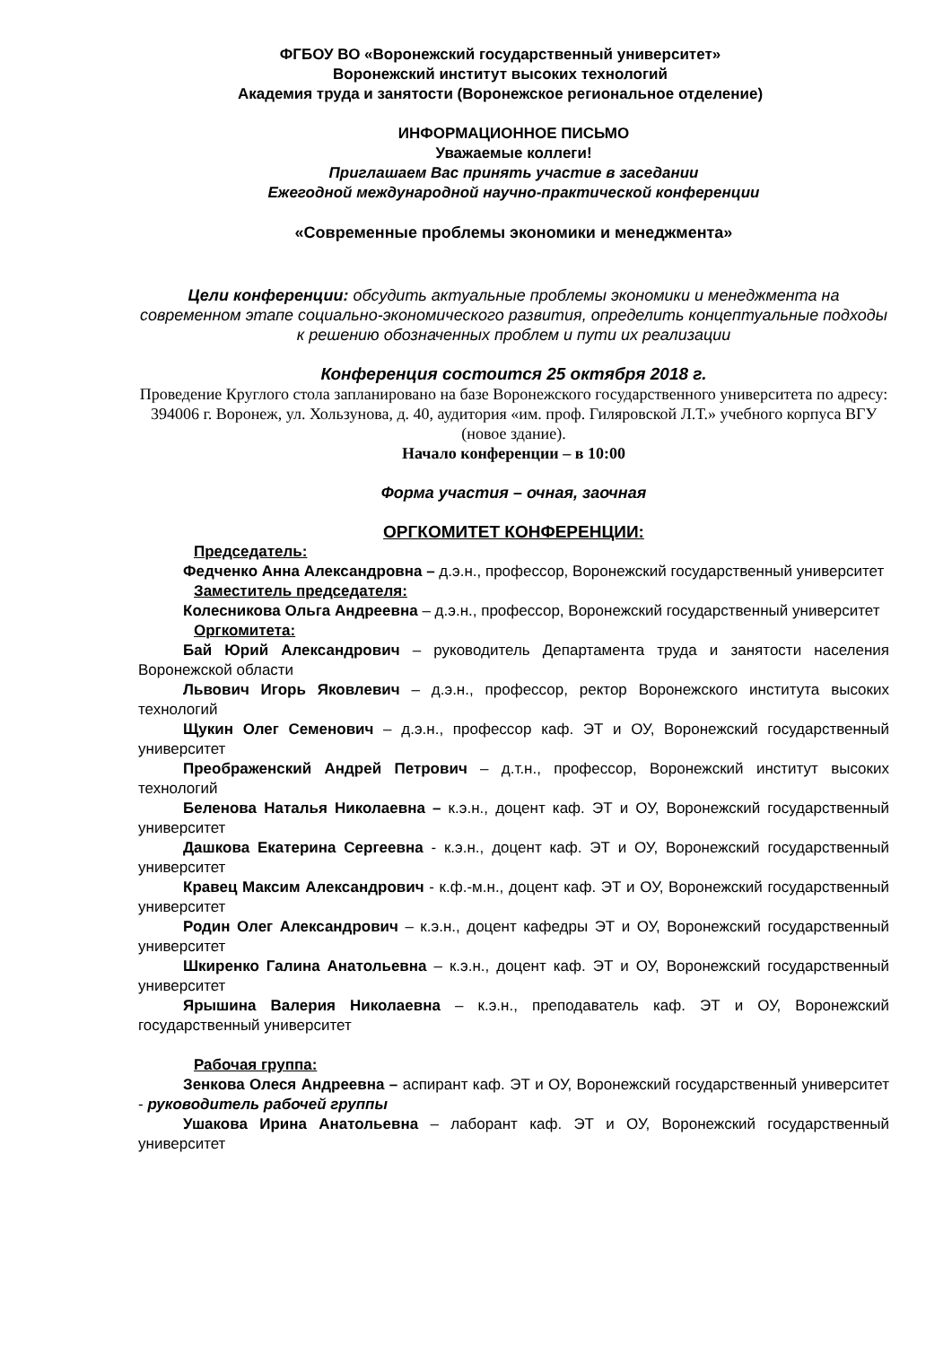ФГБОУ ВО «Воронежский государственный университет»
Воронежский институт высоких технологий
Академия труда и занятости (Воронежское региональное отделение)
ИНФОРМАЦИОННОЕ ПИСЬМО
Уважаемые коллеги!
Приглашаем Вас принять участие в заседании
Ежегодной международной научно-практической конференции
«Современные проблемы экономики и менеджмента»
Цели конференции: обсудить актуальные проблемы экономики и менеджмента на современном этапе социально-экономического развития, определить концептуальные подходы к решению обозначенных проблем и пути их реализации
Конференция состоится 25 октября 2018 г.
Проведение Круглого стола запланировано на базе Воронежского государственного университета по адресу: 394006 г. Воронеж, ул. Хользунова, д. 40, аудитория «им. проф. Гиляровской Л.Т.» учебного корпуса ВГУ (новое здание).
Начало конференции – в 10:00
Форма участия – очная, заочная
ОРГКОМИТЕТ КОНФЕРЕНЦИИ:
Председатель:
Федченко Анна Александровна – д.э.н., профессор, Воронежский государственный университет
Заместитель председателя:
Колесникова Ольга Андреевна – д.э.н., профессор, Воронежский государственный университет
Оргкомитета:
Бай Юрий Александрович – руководитель Департамента труда и занятости населения Воронежской области
Львович Игорь Яковлевич – д.э.н., профессор, ректор Воронежского института высоких технологий
Щукин Олег Семенович – д.э.н., профессор каф. ЭТ и ОУ, Воронежский государственный университет
Преображенский Андрей Петрович – д.т.н., профессор, Воронежский институт высоких технологий
Беленова Наталья Николаевна – к.э.н., доцент каф. ЭТ и ОУ, Воронежский государственный университет
Дашкова Екатерина Сергеевна - к.э.н., доцент каф. ЭТ и ОУ, Воронежский государственный университет
Кравец Максим Александрович - к.ф.-м.н., доцент каф. ЭТ и ОУ, Воронежский государственный университет
Родин Олег Александрович – к.э.н., доцент кафедры ЭТ и ОУ, Воронежский государственный университет
Шкиренко Галина Анатольевна – к.э.н., доцент каф. ЭТ и ОУ, Воронежский государственный университет
Ярышина Валерия Николаевна – к.э.н., преподаватель каф. ЭТ и ОУ, Воронежский государственный университет
Рабочая группа:
Зенкова Олеся Андреевна – аспирант каф. ЭТ и ОУ, Воронежский государственный университет - руководитель рабочей группы
Ушакова Ирина Анатольевна – лаборант каф. ЭТ и ОУ, Воронежский государственный университет